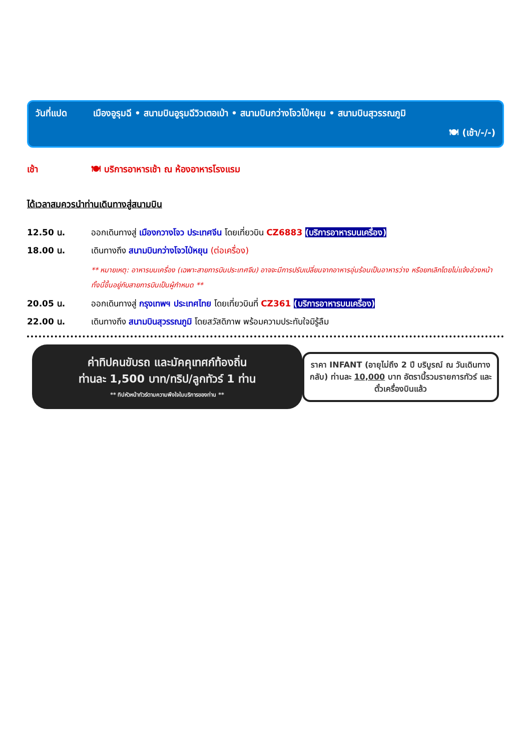วันที่แปด เมืองอูรุมฉี • สนามบินอูรุมฉีวิวเตอเป่า • สนามบินกว่างโจวไป่หยุน • สนามบินสุวรรณภูมิ
🍽 (เช้า/-/-)
เช้า 🍽 บริการอาหารเช้า ณ ห้องอาหารโรงแรม
ได้เวลาสมควรนำท่านเดินทางสู่สนามบิน
12.50 น. ออกเดินทางสู่ เมืองกวางโจว ประเทศจีน โดยเที่ยวบิน CZ6883 (บริการอาหารบนเครื่อง)
18.00 น. เดินทางถึง สนามบินกว่างโจวไป่หยุน (ต่อเครื่อง)
** หมายเหตุ: อาหารบนเครื่อง (เฉพาะสายการบินประเทศจีน) อาจจะมีการปรับเปลี่ยนจากอาหารอุ่นร้อนเป็นอาหารว่าง หรือยกเลิกโดยไม่แจ้งล่วงหน้า ทั้งนี้ขึ้นอยู่กับสายการบินเป็นผู้กำหนด **
20.05 น. ออกเดินทางสู่ กรุงเทพฯ ประเทศไทย โดยเที่ยวบินที่ CZ361 (บริการอาหารบนเครื่อง)
22.00 น. เดินทางถึง สนามบินสุวรรณภูมิ โดยสวัสดิภาพ พร้อมความประทับใจมิรู้ลืม
ค่าทิปคนขับรถ และมัคคุเทศก์ท้องถิ่น
ท่านละ 1,500 บาท/ทริป/ลูกทัวร์ 1 ท่าน
** ทิปหัวหน้าทัวร์ตามความพึงใจในบริการของท่าน **
ราคา INFANT (อายุไม่ถึง 2 ปี บริบูรณ์ ณ วันเดินทางกลับ) ท่านละ 10,000 บาท อัตรานี้รวมรายการทัวร์ และตั๋วเครื่องบินแล้ว